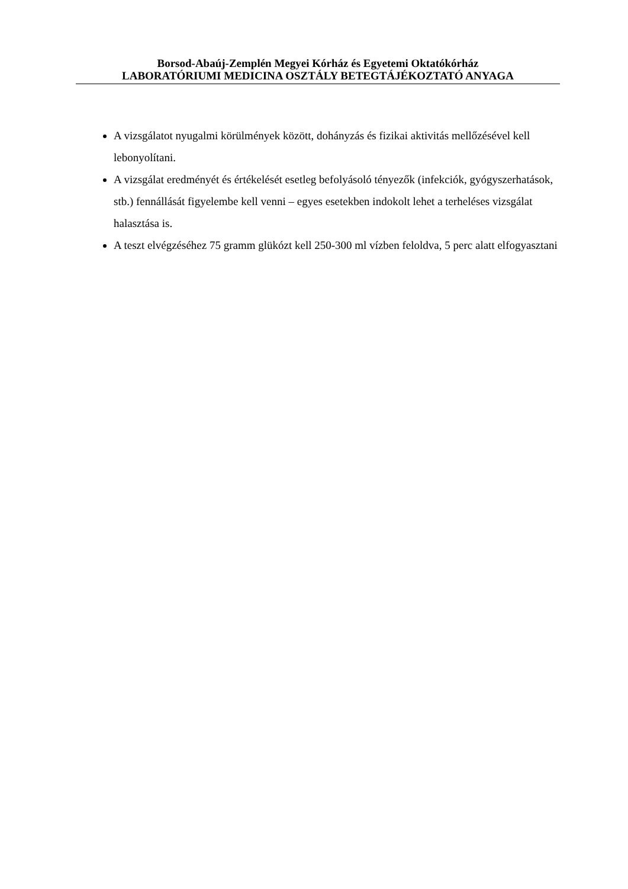Borsod-Abaúj-Zemplén Megyei Kórház és Egyetemi Oktatókórház
LABORATÓRIUMI MEDICINA OSZTÁLY BETEGTÁJÉKOZTATÓ ANYAGA
A vizsgálatot nyugalmi körülmények között, dohányzás és fizikai aktivitás mellőzésével kell lebonyolítani.
A vizsgálat eredményét és értékelését esetleg befolyásoló tényezők (infekciók, gyógyszerhatások, stb.) fennállását figyelembe kell venni – egyes esetekben indokolt lehet a terheléses vizsgálat halasztása is.
A teszt elvégzéséhez 75 gramm glükózt kell 250-300 ml vízben feloldva, 5 perc alatt elfogyasztani